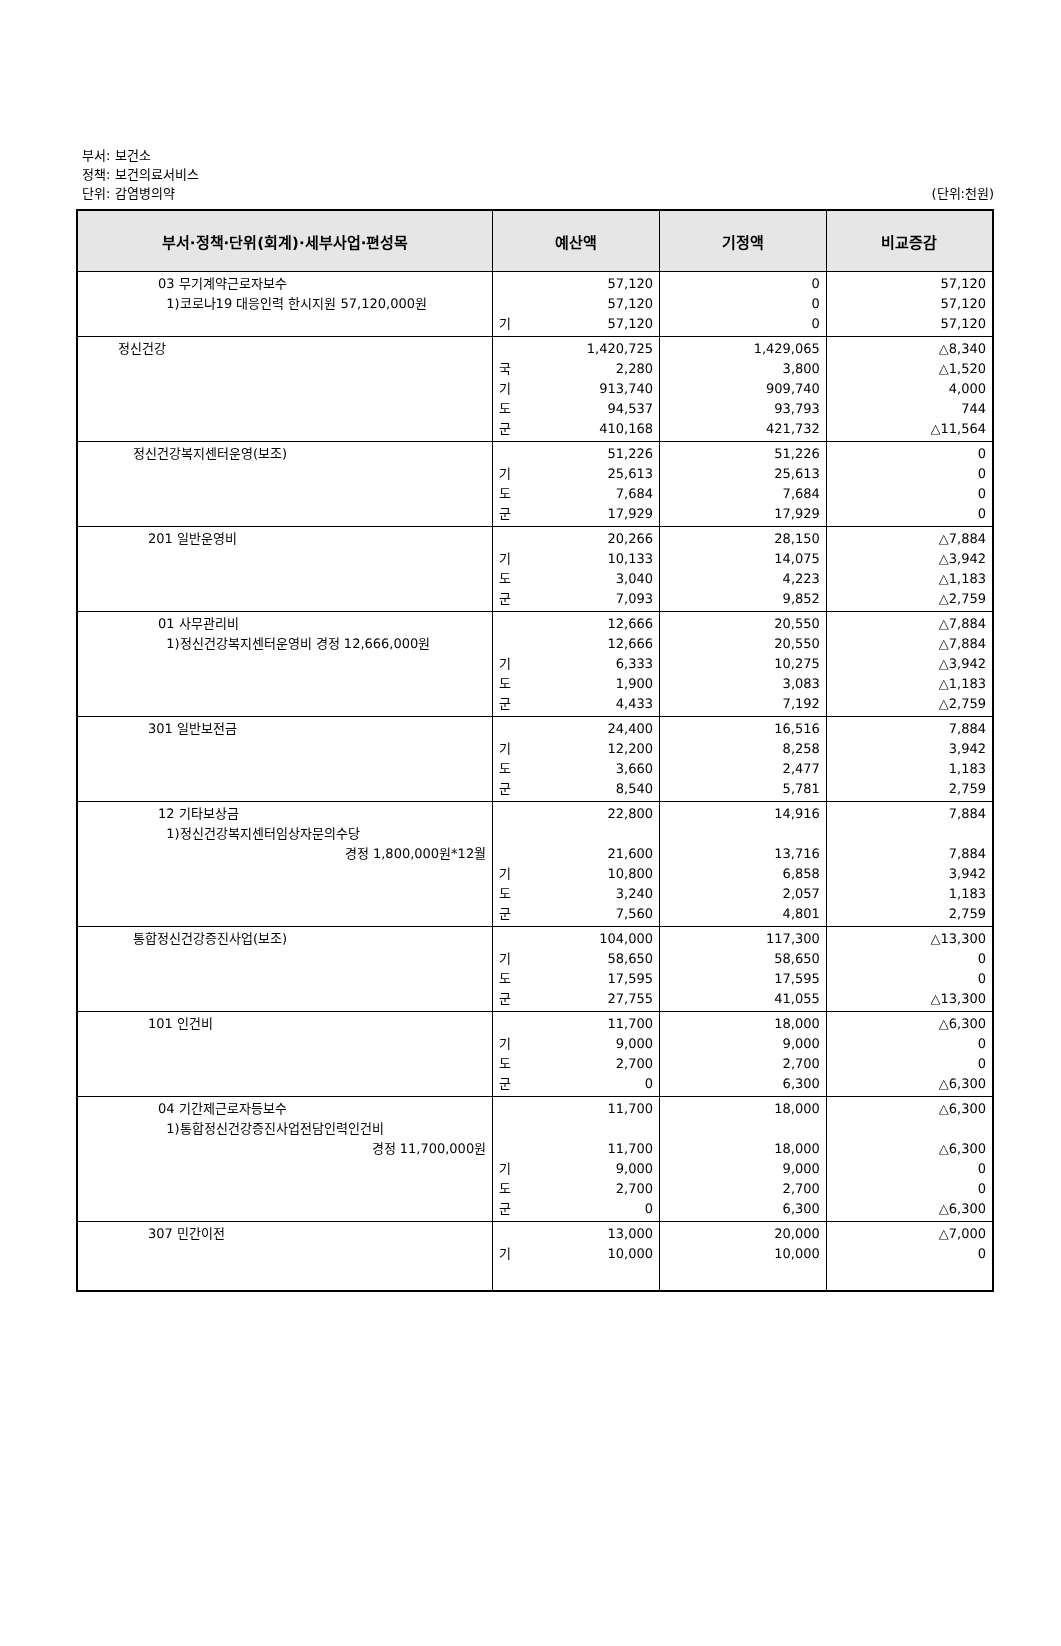부서: 보건소
정책: 보건의료서비스
단위: 감염병의약 (단위:천원)
| 부서·정책·단위(회계)·세부사업·편성목 | 예산액 | 기정액 | 비교증감 |
| --- | --- | --- | --- |
| 03 무기계약근로자보수 1)코로나19 대응인력 한시지원 57,120,000원 | 57,120 57,120 기 57,120 | 0 0 0 | 57,120 57,120 57,120 |
| 정신건강 | 1,420,725 국 2,280 기 913,740 도 94,537 군 410,168 | 1,429,065 3,800 909,740 93,793 421,732 | △8,340 △1,520 4,000 744 △11,564 |
| 정신건강복지센터운영(보조) | 51,226 기 25,613 도 7,684 군 17,929 | 51,226 25,613 7,684 17,929 | 0 0 0 0 |
| 201 일반운영비 | 20,266 기 10,133 도 3,040 군 7,093 | 28,150 14,075 4,223 9,852 | △7,884 △3,942 △1,183 △2,759 |
| 01 사무관리비 1)정신건강복지센터운영비 경정 12,666,000원 | 12,666 12,666 기 6,333 도 1,900 군 4,433 | 20,550 20,550 10,275 3,083 7,192 | △7,884 △7,884 △3,942 △1,183 △2,759 |
| 301 일반보전금 | 24,400 기 12,200 도 3,660 군 8,540 | 16,516 8,258 2,477 5,781 | 7,884 3,942 1,183 2,759 |
| 12 기타보상금 1)정신건강복지센터임상자문의수당 경정 1,800,000원*12월 | 22,800 21,600 기 10,800 도 3,240 군 7,560 | 14,916 13,716 6,858 2,057 4,801 | 7,884 7,884 3,942 1,183 2,759 |
| 통합정신건강증진사업(보조) | 104,000 기 58,650 도 17,595 군 27,755 | 117,300 58,650 17,595 41,055 | △13,300 0 0 △13,300 |
| 101 인건비 | 11,700 기 9,000 도 2,700 군 0 | 18,000 9,000 2,700 6,300 | △6,300 0 0 △6,300 |
| 04 기간제근로자등보수 1)통합정신건강증진사업전담인력인건비 경정 11,700,000원 | 11,700 11,700 기 9,000 도 2,700 군 0 | 18,000 18,000 9,000 2,700 6,300 | △6,300 △6,300 0 0 △6,300 |
| 307 민간이전 | 13,000 기 10,000 | 20,000 10,000 | △7,000 0 |